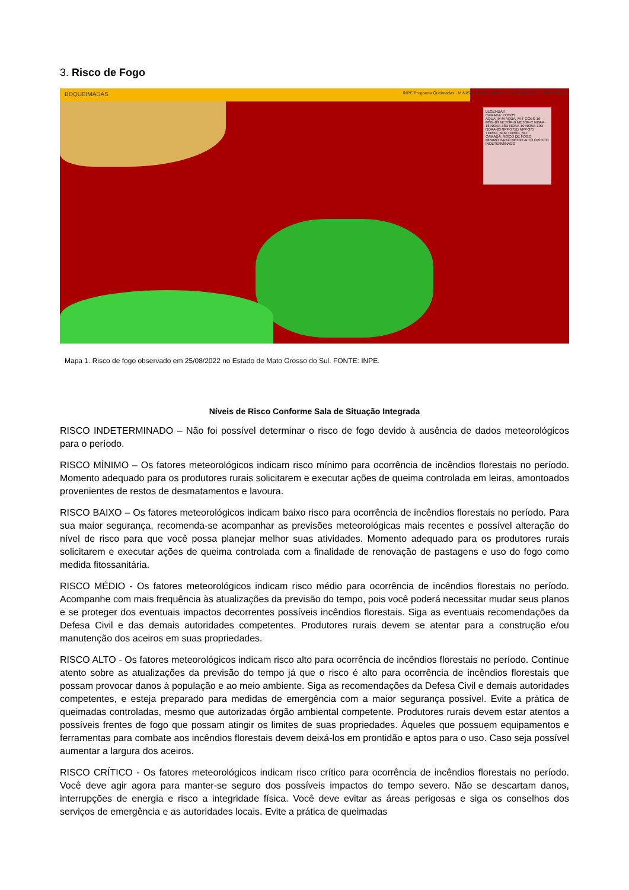3. Risco de Fogo
BDQUEIMADAS
INPE Programa Queimadas · MINISTÉRIO DA CIÊNCIA, TECNOLOGIA E INOVAÇÕES
LEGENDAS
CAMADA: FOCOS
AQUA_M-M AQUA_M-T GOES-16 MSG-03 METOP-B METOP-C NOAA-18 NOAA-18D NOAA-19 NOAA-19D NOAA-20 NPP-375D NPP-375 TERRA_M-M TERRA_M-T
CAMADA: RISCO DE FOGO
MÍNIMO BAIXO MÉDIO ALTO CRÍTICO INDETERMINADO
Mapa 1. Risco de fogo observado em 25/08/2022 no Estado de Mato Grosso do Sul. FONTE: INPE.
Níveis de Risco Conforme Sala de Situação Integrada
RISCO INDETERMINADO – Não foi possível determinar o risco de fogo devido à ausência de dados meteorológicos para o período.
RISCO MÍNIMO – Os fatores meteorológicos indicam risco mínimo para ocorrência de incêndios florestais no período. Momento adequado para os produtores rurais solicitarem e executar ações de queima controlada em leiras, amontoados provenientes de restos de desmatamentos e lavoura.
RISCO BAIXO – Os fatores meteorológicos indicam baixo risco para ocorrência de incêndios florestais no período. Para sua maior segurança, recomenda-se acompanhar as previsões meteorológicas mais recentes e possível alteração do nível de risco para que você possa planejar melhor suas atividades. Momento adequado para os produtores rurais solicitarem e executar ações de queima controlada com a finalidade de renovação de pastagens e uso do fogo como medida fitossanitária.
RISCO MÉDIO - Os fatores meteorológicos indicam risco médio para ocorrência de incêndios florestais no período. Acompanhe com mais frequência às atualizações da previsão do tempo, pois você poderá necessitar mudar seus planos e se proteger dos eventuais impactos decorrentes possíveis incêndios florestais. Siga as eventuais recomendações da Defesa Civil e das demais autoridades competentes. Produtores rurais devem se atentar para a construção e/ou manutenção dos aceiros em suas propriedades.
RISCO ALTO - Os fatores meteorológicos indicam risco alto para ocorrência de incêndios florestais no período. Continue atento sobre as atualizações da previsão do tempo já que o risco é alto para ocorrência de incêndios florestais que possam provocar danos à população e ao meio ambiente. Siga as recomendações da Defesa Civil e demais autoridades competentes, e esteja preparado para medidas de emergência com a maior segurança possível. Evite a prática de queimadas controladas, mesmo que autorizadas órgão ambiental competente. Produtores rurais devem estar atentos a possíveis frentes de fogo que possam atingir os limites de suas propriedades. Àqueles que possuem equipamentos e ferramentas para combate aos incêndios florestais devem deixá-los em prontidão e aptos para o uso. Caso seja possível aumentar a largura dos aceiros.
RISCO CRÍTICO - Os fatores meteorológicos indicam risco crítico para ocorrência de incêndios florestais no período. Você deve agir agora para manter-se seguro dos possíveis impactos do tempo severo. Não se descartam danos, interrupções de energia e risco a integridade física. Você deve evitar as áreas perigosas e siga os conselhos dos serviços de emergência e as autoridades locais. Evite a prática de queimadas